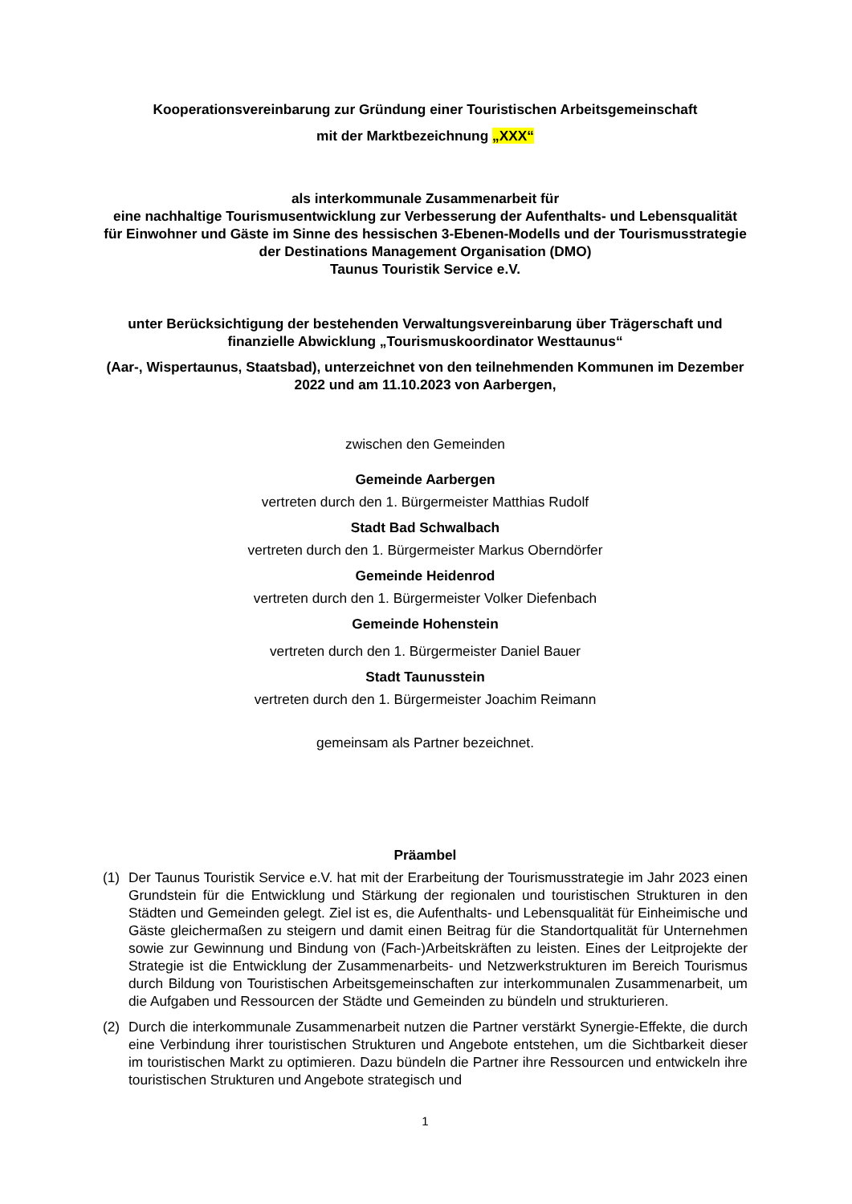Kooperationsvereinbarung zur Gründung einer Touristischen Arbeitsgemeinschaft
mit der Marktbezeichnung „XXX“
als interkommunale Zusammenarbeit für
eine nachhaltige Tourismusentwicklung zur Verbesserung der Aufenthalts- und Lebensqualität für Einwohner und Gäste im Sinne des hessischen 3-Ebenen-Modells und der Tourismusstrategie der Destinations Management Organisation (DMO)
Taunus Touristik Service e.V.
unter Berücksichtigung der bestehenden Verwaltungsvereinbarung über Trägerschaft und finanzielle Abwicklung „Tourismuskoordinator Westtaunus“
(Aar-, Wispertaunus, Staatsbad), unterzeichnet von den teilnehmenden Kommunen im Dezember 2022 und am 11.10.2023 von Aarbergen,
zwischen den Gemeinden
Gemeinde Aarbergen
vertreten durch den 1. Bürgermeister Matthias Rudolf
Stadt Bad Schwalbach
vertreten durch den 1. Bürgermeister Markus Oberndörfer
Gemeinde Heidenrod
vertreten durch den 1. Bürgermeister Volker Diefenbach
Gemeinde Hohenstein
vertreten durch den 1. Bürgermeister Daniel Bauer
Stadt Taunusstein
vertreten durch den 1. Bürgermeister Joachim Reimann
gemeinsam als Partner bezeichnet.
Präambel
(1) Der Taunus Touristik Service e.V. hat mit der Erarbeitung der Tourismusstrategie im Jahr 2023 einen Grundstein für die Entwicklung und Stärkung der regionalen und touristischen Strukturen in den Städten und Gemeinden gelegt. Ziel ist es, die Aufenthalts- und Lebensqualität für Einheimische und Gäste gleichermaßen zu steigern und damit einen Beitrag für die Standortqualität für Unternehmen sowie zur Gewinnung und Bindung von (Fach-)Arbeitskräften zu leisten. Eines der Leitprojekte der Strategie ist die Entwicklung der Zusammenarbeits- und Netzwerkstrukturen im Bereich Tourismus durch Bildung von Touristischen Arbeitsgemeinschaften zur interkommunalen Zusammenarbeit, um die Aufgaben und Ressourcen der Städte und Gemeinden zu bündeln und strukturieren.
(2) Durch die interkommunale Zusammenarbeit nutzen die Partner verstärkt Synergie-Effekte, die durch eine Verbindung ihrer touristischen Strukturen und Angebote entstehen, um die Sichtbarkeit dieser im touristischen Markt zu optimieren. Dazu bündeln die Partner ihre Ressourcen und entwickeln ihre touristischen Strukturen und Angebote strategisch und
1